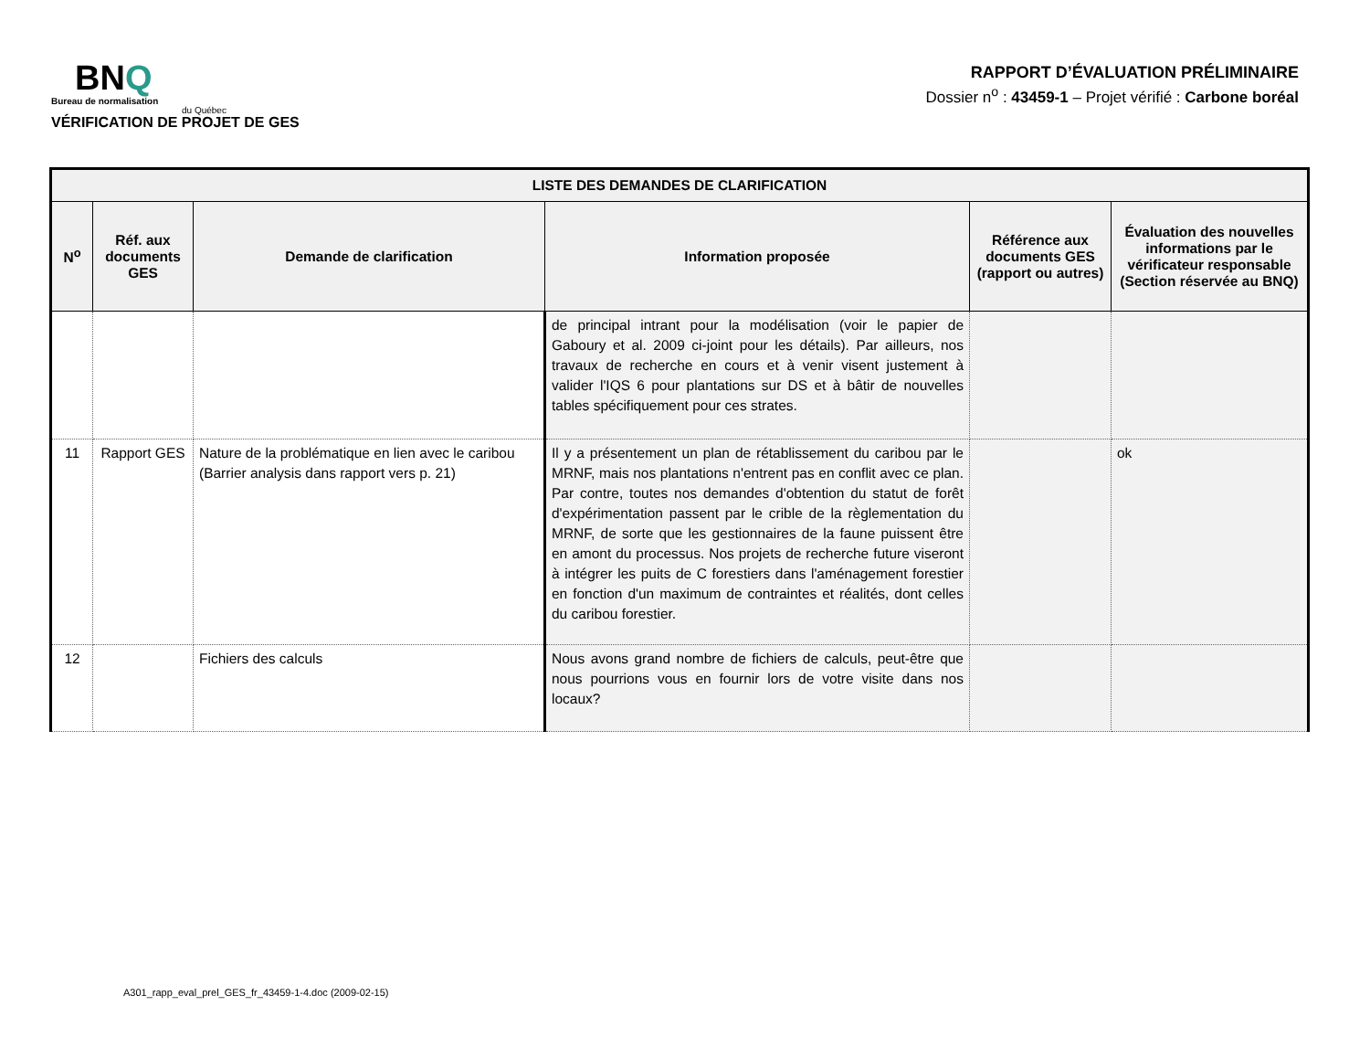BNQ
Bureau de normalisation
du Québec
VÉRIFICATION DE PROJET DE GES
RAPPORT D’ÉVALUATION PRÉLIMINAIRE
Dossier n<sup>o</sup> : 43459-1 – Projet vérifié : Carbone boréal
| LISTE DES DEMANDES DE CLARIFICATION | | | | | |
| --- | --- | --- | --- | --- | --- |
| N<sup>o</sup> | Réf. aux documents GES | Demande de clarification | Information proposée | Référence aux documents GES (rapport ou autres) | Évaluation des nouvelles informations par le vérificateur responsable (Section réservée au BNQ) |
| | | | de principal intrant pour la modélisation (voir le papier de Gaboury et al. 2009 ci-joint pour les détails). Par ailleurs, nos travaux de recherche en cours et à venir visent justement à valider l'IQS 6 pour plantations sur DS et à bâtir de nouvelles tables spécifiquement pour ces strates. | | |
| 11 | Rapport GES | Nature de la problématique en lien avec le caribou (Barrier analysis dans rapport vers p. 21) | Il y a présentement un plan de rétablissement du caribou par le MRNF, mais nos plantations n'entrent pas en conflit avec ce plan. Par contre, toutes nos demandes d'obtention du statut de forêt d'expérimentation passent par le crible de la règlementation du MRNF, de sorte que les gestionnaires de la faune puissent être en amont du processus. Nos projets de recherche future viseront à intégrer les puits de C forestiers dans l'aménagement forestier en fonction d'un maximum de contraintes et réalités, dont celles du caribou forestier. | | ok |
| 12 | | Fichiers des calculs | Nous avons grand nombre de fichiers de calculs, peut-être que nous pourrions vous en fournir lors de votre visite dans nos locaux? | | |
A301_rapp_eval_prel_GES_fr_43459-1-4.doc (2009-02-15)